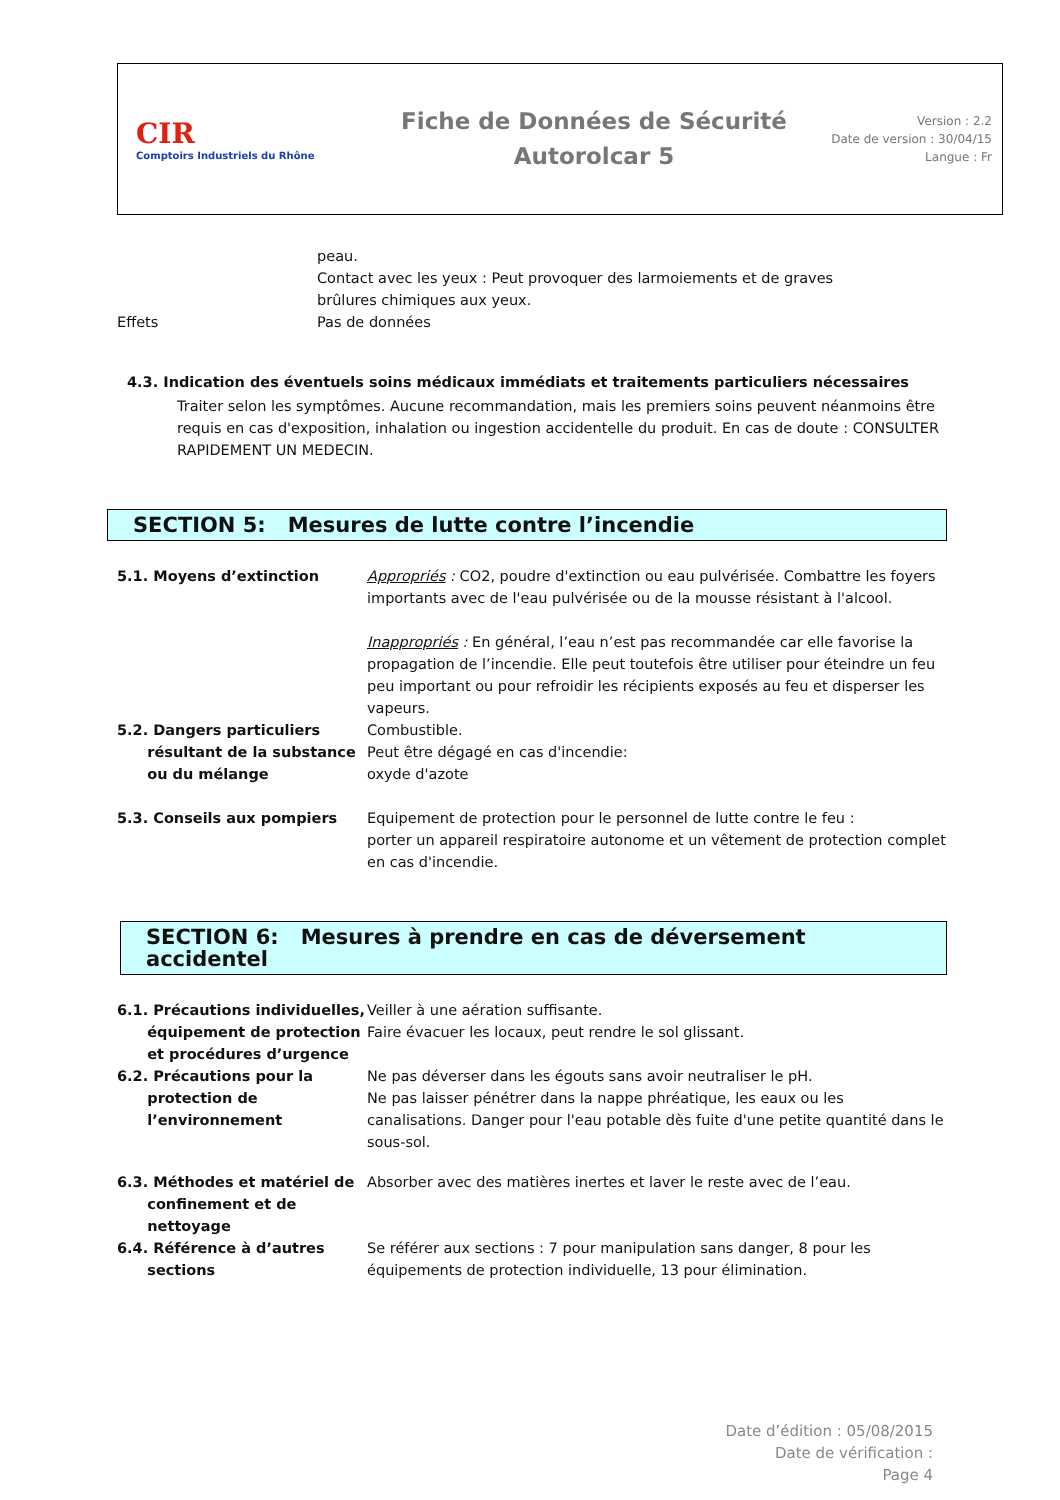CIR
Comptoirs Industriels du Rhône
Fiche de Données de Sécurité
Autorolcar 5
Version : 2.2
Date de version : 30/04/15
Langue : Fr
peau.
Contact avec les yeux : Peut provoquer des larmoiements et de graves
brûlures chimiques aux yeux.
Effets Pas de données
4.3. Indication des éventuels soins médicaux immédiats et traitements particuliers nécessaires
Traiter selon les symptômes. Aucune recommandation, mais les premiers soins peuvent néanmoins être requis en cas d'exposition, inhalation ou ingestion accidentelle du produit. En cas de doute : CONSULTER RAPIDEMENT UN MEDECIN.
SECTION 5: Mesures de lutte contre l’incendie
5.1. Moyens d’extinction Appropriés : CO2, poudre d'extinction ou eau pulvérisée. Combattre les foyers importants avec de l'eau pulvérisée ou de la mousse résistant à l'alcool.
Inappropriés : En général, l’eau n’est pas recommandée car elle favorise la propagation de l’incendie. Elle peut toutefois être utiliser pour éteindre un feu peu important ou pour refroidir les récipients exposés au feu et disperser les vapeurs.
5.2. Dangers particuliers
résultant de la substance
ou du mélange
Combustible.
Peut être dégagé en cas d'incendie:
oxyde d'azote
5.3. Conseils aux pompiers Equipement de protection pour le personnel de lutte contre le feu :
porter un appareil respiratoire autonome et un vêtement de protection complet en cas d'incendie.
SECTION 6: Mesures à prendre en cas de déversement accidentel
6.1. Précautions individuelles,
équipement de protection
et procédures d’urgence
Veiller à une aération suffisante.
Faire évacuer les locaux, peut rendre le sol glissant.
6.2. Précautions pour la
protection de
l’environnement
Ne pas déverser dans les égouts sans avoir neutraliser le pH.
Ne pas laisser pénétrer dans la nappe phréatique, les eaux ou les canalisations. Danger pour l'eau potable dès fuite d'une petite quantité dans le sous-sol.
6.3. Méthodes et matériel de
confinement et de
nettoyage
Absorber avec des matières inertes et laver le reste avec de l’eau.
6.4. Référence à d’autres
sections
Se référer aux sections : 7 pour manipulation sans danger, 8 pour les équipements de protection individuelle, 13 pour élimination.
Date d’édition : 05/08/2015
Date de vérification :
Page 4